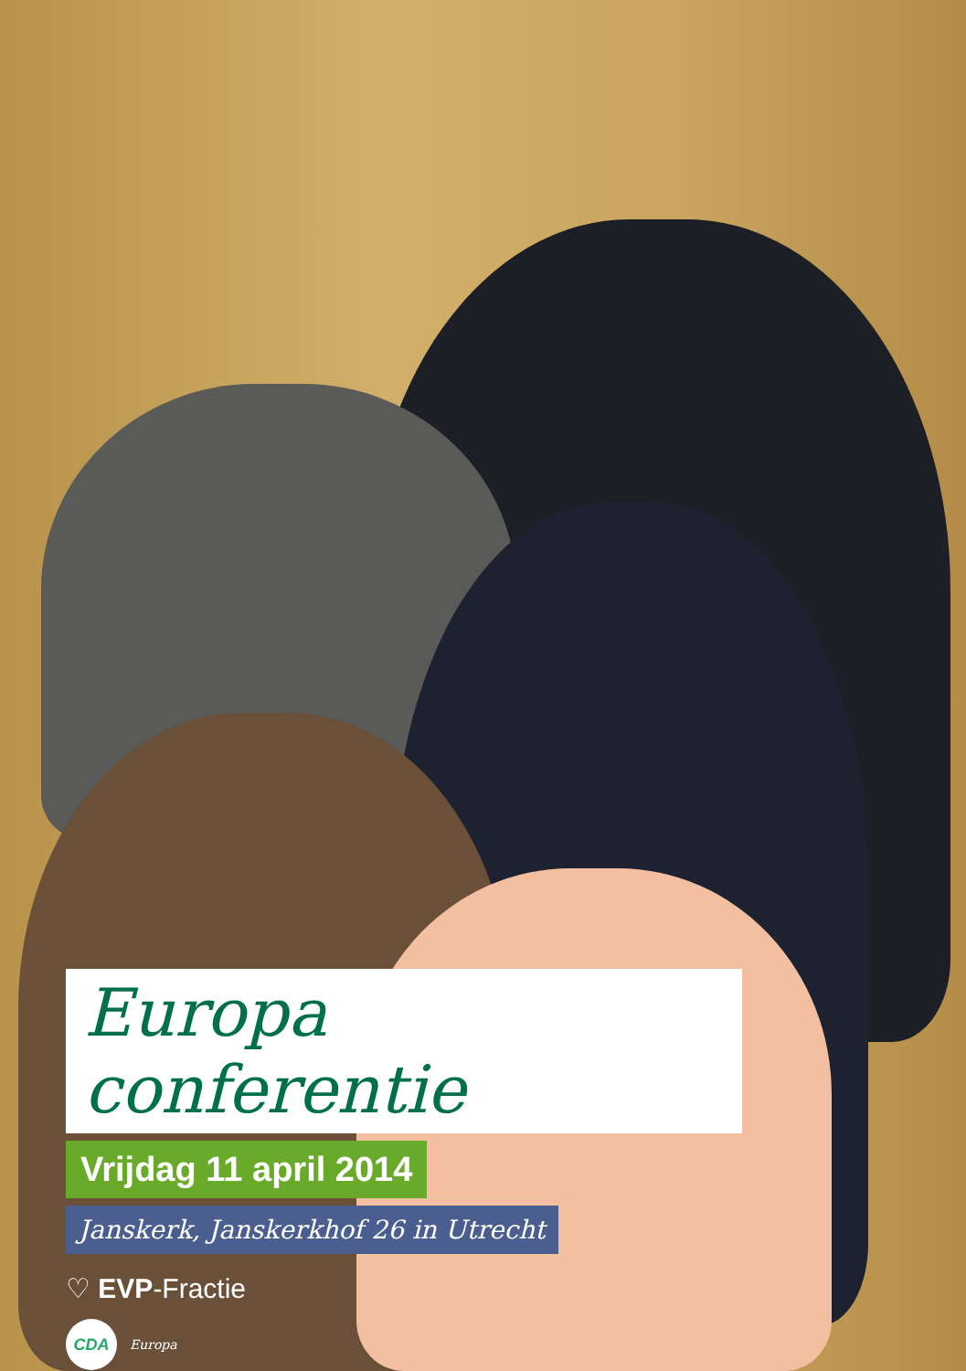Europa conferentie
Vrijdag 11 april 2014
Janskerk, Janskerkhof 26 in Utrecht
♡ EVP-Fractie
CDA Europa